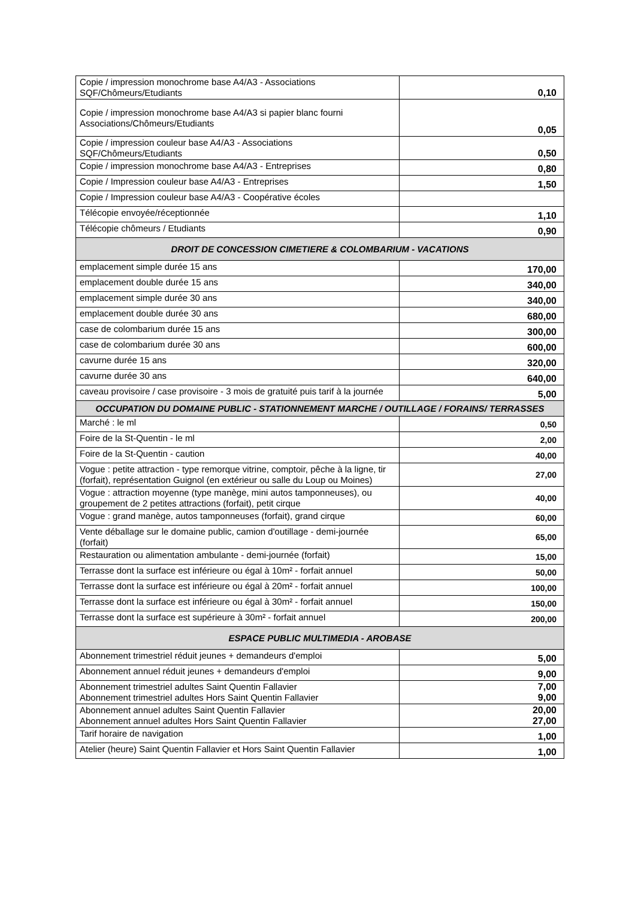| Copie / impression monochrome base A4/A3 - Associations SQF/Chômeurs/Etudiants | 0,10 |
| Copie / impression monochrome base A4/A3 si papier blanc fourni Associations/Chômeurs/Etudiants | 0,05 |
| Copie / impression couleur base A4/A3 - Associations SQF/Chômeurs/Etudiants | 0,50 |
| Copie / impression monochrome base A4/A3 - Entreprises | 0,80 |
| Copie / Impression couleur base A4/A3 - Entreprises | 1,50 |
| Copie / Impression couleur base A4/A3 - Coopérative écoles | |
| Télécopie envoyée/réceptionnée | 1,10 |
| Télécopie chômeurs / Etudiants | 0,90 |
| DROIT DE CONCESSION CIMETIERE & COLOMBARIUM - VACATIONS | |
| emplacement simple durée 15 ans | 170,00 |
| emplacement double durée 15 ans | 340,00 |
| emplacement simple durée 30 ans | 340,00 |
| emplacement double durée 30 ans | 680,00 |
| case de colombarium durée 15 ans | 300,00 |
| case de colombarium durée 30 ans | 600,00 |
| cavurne durée 15 ans | 320,00 |
| cavurne durée 30 ans | 640,00 |
| caveau provisoire / case provisoire - 3 mois de gratuité puis tarif à la journée | 5,00 |
| OCCUPATION DU DOMAINE PUBLIC - STATIONNEMENT MARCHE / OUTILLAGE / FORAINS/ TERRASSES | |
| Marché : le ml | 0,50 |
| Foire de la St-Quentin - le ml | 2,00 |
| Foire de la St-Quentin - caution | 40,00 |
| Vogue : petite attraction - type remorque vitrine, comptoir, pêche à la ligne, tir (forfait), représentation Guignol (en extérieur ou salle du Loup ou Moines) | 27,00 |
| Vogue : attraction moyenne (type manège, mini autos tamponneuses), ou groupement de 2 petites attractions (forfait), petit cirque | 40,00 |
| Vogue : grand manège, autos tamponneuses (forfait), grand cirque | 60,00 |
| Vente déballage sur le domaine public, camion d'outillage - demi-journée (forfait) | 65,00 |
| Restauration ou alimentation ambulante - demi-journée (forfait) | 15,00 |
| Terrasse dont la surface est inférieure ou égal à 10m² - forfait annuel | 50,00 |
| Terrasse dont la surface est inférieure ou égal à 20m² - forfait annuel | 100,00 |
| Terrasse dont la surface est inférieure ou égal à 30m² - forfait annuel | 150,00 |
| Terrasse dont la surface est supérieure à 30m² - forfait annuel | 200,00 |
| ESPACE PUBLIC MULTIMEDIA - AROBASE | |
| Abonnement trimestriel réduit jeunes + demandeurs d'emploi | 5,00 |
| Abonnement annuel réduit jeunes + demandeurs d'emploi | 9,00 |
| Abonnement trimestriel adultes Saint Quentin Fallavier Abonnement trimestriel adultes Hors Saint Quentin Fallavier | 7,00 9,00 |
| Abonnement annuel adultes Saint Quentin Fallavier Abonnement annuel adultes Hors Saint Quentin Fallavier | 20,00 27,00 |
| Tarif horaire de navigation | 1,00 |
| Atelier (heure) Saint Quentin Fallavier et Hors Saint Quentin Fallavier | 1,00 |